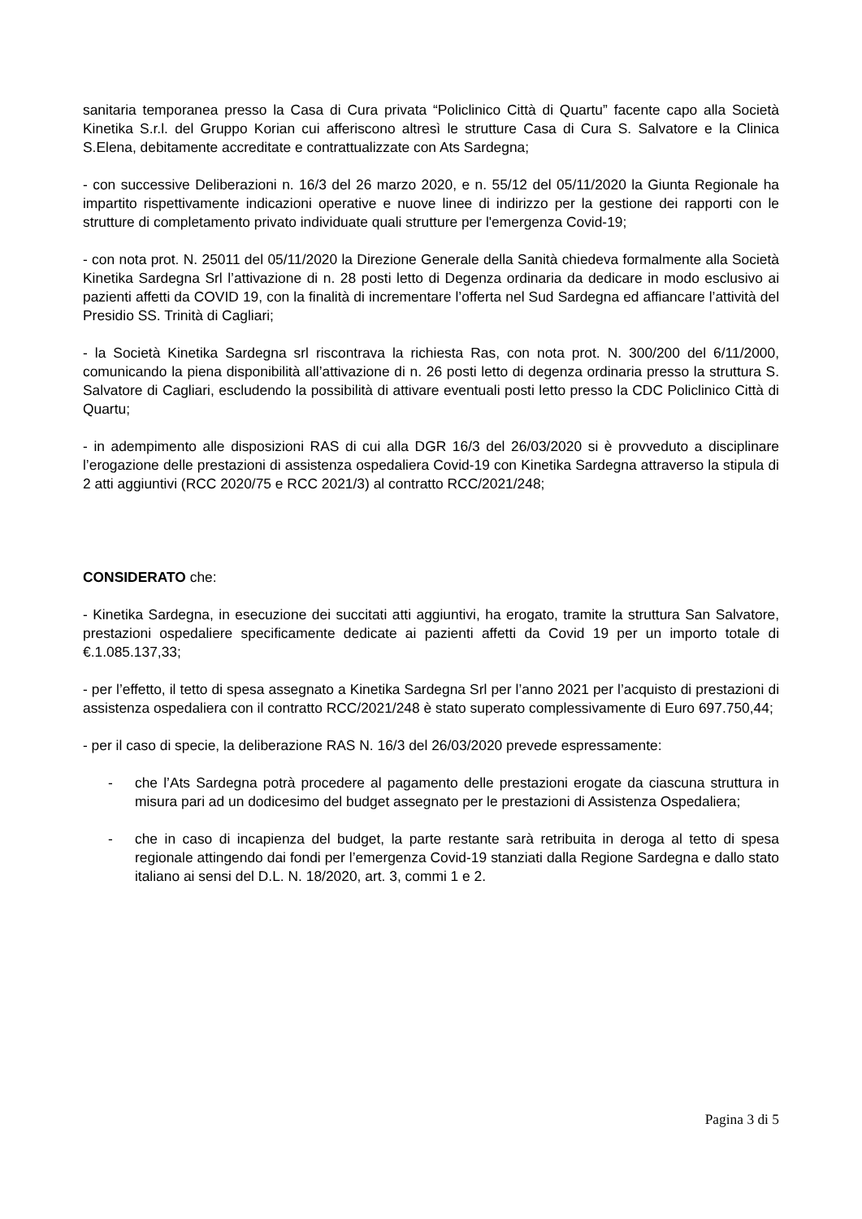sanitaria temporanea presso la Casa di Cura privata “Policlinico Città di Quartu” facente capo alla Società Kinetika S.r.l. del Gruppo Korian cui afferiscono altresì le strutture Casa di Cura S. Salvatore e la Clinica S.Elena, debitamente accreditate e contrattualizzate con Ats Sardegna;
- con successive Deliberazioni n. 16/3 del 26 marzo 2020, e n. 55/12 del 05/11/2020 la Giunta Regionale ha impartito rispettivamente indicazioni operative e nuove linee di indirizzo per la gestione dei rapporti con le strutture di completamento privato individuate quali strutture per l'emergenza Covid-19;
- con nota prot. N. 25011 del 05/11/2020 la Direzione Generale della Sanità chiedeva formalmente alla Società Kinetika Sardegna Srl l’attivazione di n. 28 posti letto di Degenza ordinaria da dedicare in modo esclusivo ai pazienti affetti da COVID 19, con la finalità di incrementare l’offerta nel Sud Sardegna ed affiancare l’attività del Presidio SS. Trinità di Cagliari;
- la Società Kinetika Sardegna srl riscontrava la richiesta Ras, con nota prot. N. 300/200 del 6/11/2000, comunicando la piena disponibilità all’attivazione di n. 26 posti letto di degenza ordinaria presso la struttura S. Salvatore di Cagliari, escludendo la possibilità di attivare eventuali posti letto presso la CDC Policlinico Città di Quartu;
- in adempimento alle disposizioni RAS di cui alla DGR 16/3 del 26/03/2020 si è provveduto a disciplinare l’erogazione delle prestazioni di assistenza ospedaliera Covid-19 con Kinetika Sardegna attraverso la stipula di 2 atti aggiuntivi (RCC 2020/75 e RCC 2021/3) al contratto RCC/2021/248;
CONSIDERATO che:
- Kinetika Sardegna, in esecuzione dei succitati atti aggiuntivi, ha erogato, tramite la struttura San Salvatore, prestazioni ospedaliere specificamente dedicate ai pazienti affetti da Covid 19 per un importo totale di €.1.085.137,33;
- per l’effetto, il tetto di spesa assegnato a Kinetika Sardegna Srl per l’anno 2021 per l’acquisto di prestazioni di assistenza ospedaliera con il contratto RCC/2021/248 è stato superato complessivamente di Euro 697.750,44;
- per il caso di specie, la deliberazione RAS N. 16/3 del 26/03/2020 prevede espressamente:
- che l’Ats Sardegna potrà procedere al pagamento delle prestazioni erogate da ciascuna struttura in misura pari ad un dodicesimo del budget assegnato per le prestazioni di Assistenza Ospedaliera;
- che in caso di incapienza del budget, la parte restante sarà retribuita in deroga al tetto di spesa regionale attingendo dai fondi per l’emergenza Covid-19 stanziati dalla Regione Sardegna e dallo stato italiano ai sensi del D.L. N. 18/2020, art. 3, commi 1 e 2.
Pagina 3 di 5